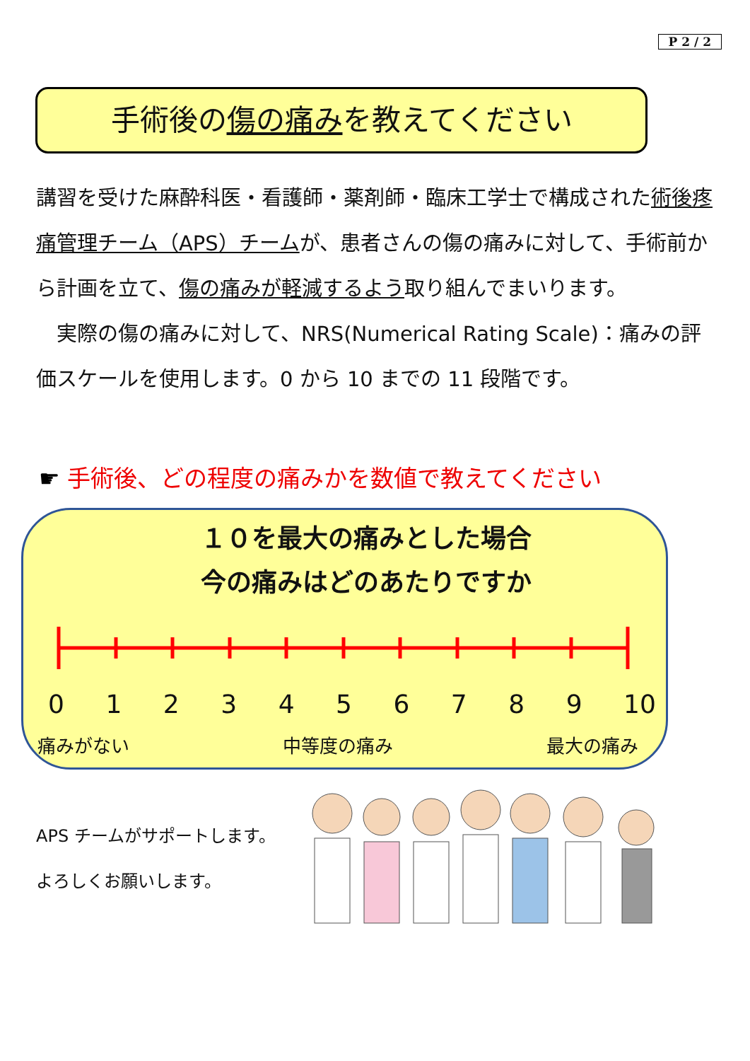P 2 / 2
手術後の傷の痛みを教えてください
講習を受けた麻酔科医・看護師・薬剤師・臨床工学士で構成された術後疼痛管理チーム（APS）チームが、患者さんの傷の痛みに対して、手術前から計画を立て、傷の痛みが軽減するよう取り組んでまいります。
　実際の傷の痛みに対して、NRS(Numerical Rating Scale)：痛みの評価スケールを使用します。0 から 10 までの 11 段階です。
☛ 手術後、どの程度の痛みかを数値で教えてください
１０を最大の痛みとした場合
今の痛みはどのあたりですか
0 1 2 3 4 5 6 7 8 9 10
痛みがない 中等度の痛み 最大の痛み
APS チームがサポートします。
よろしくお願いします。